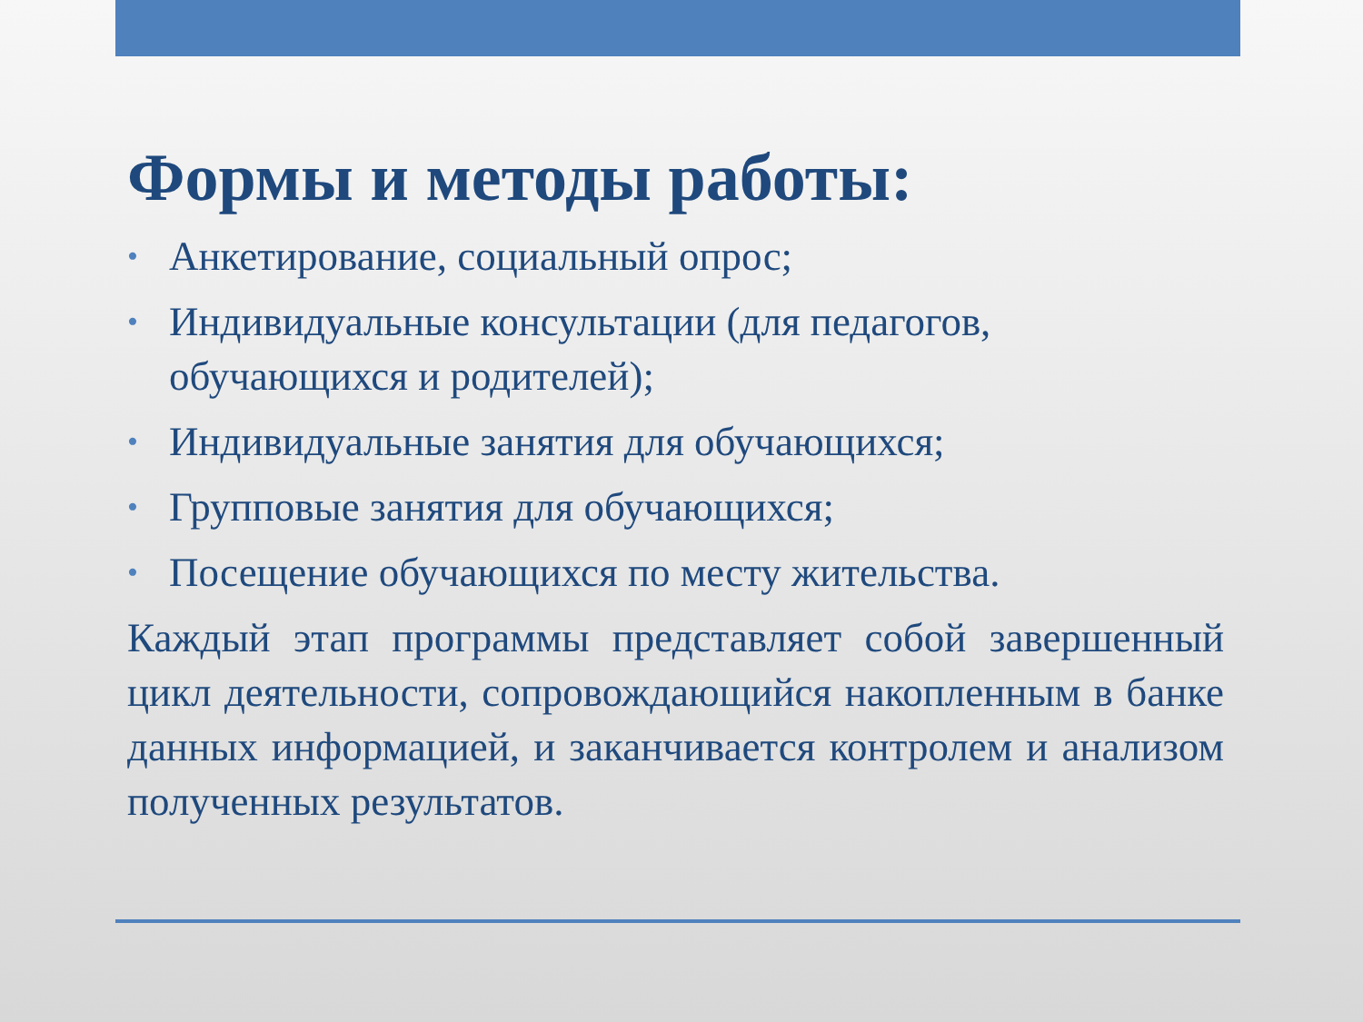Формы и методы работы:
• Анкетирование, социальный опрос;
• Индивидуальные консультации (для педагогов, обучающихся и родителей);
• Индивидуальные занятия для обучающихся;
• Групповые занятия для обучающихся;
• Посещение обучающихся по месту жительства.
Каждый этап программы представляет собой завершенный цикл деятельности, сопровождающийся накопленным в банке данных информацией, и заканчивается контролем и анализом полученных результатов.